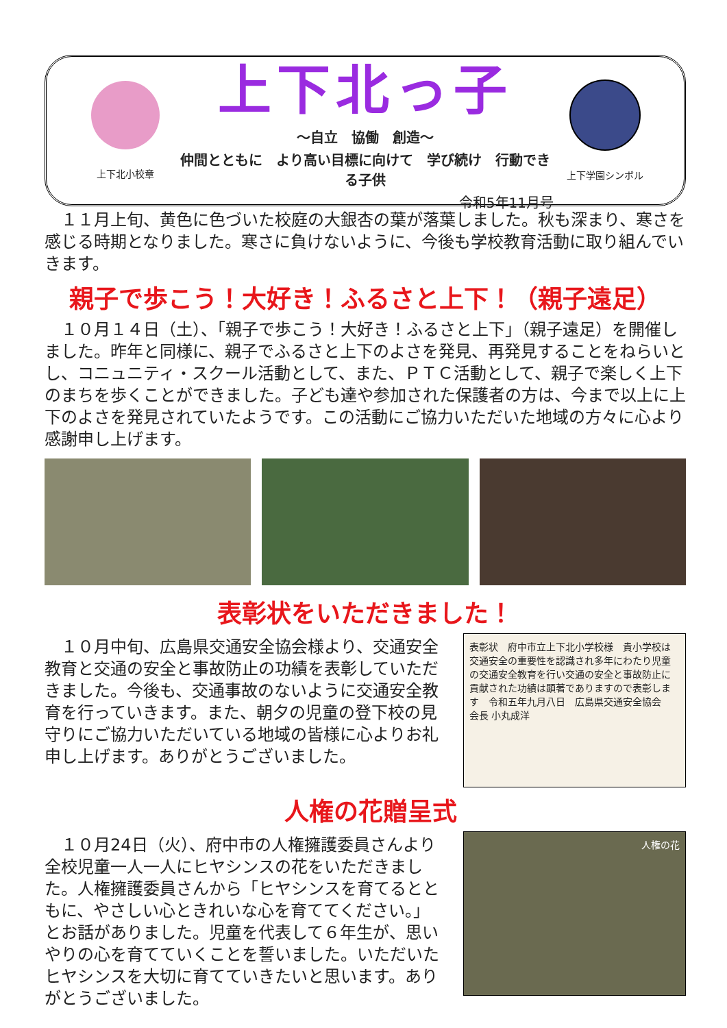上下北小校章
上下北っ子
～自立　協働　創造～
仲間とともに　より高い目標に向けて　学び続け　行動できる子供
令和5年11月号
上下学園シンボル
１１月上旬、黄色に色づいた校庭の大銀杏の葉が落葉しました。秋も深まり、寒さを感じる時期となりました。寒さに負けないように、今後も学校教育活動に取り組んでいきます。
親子で歩こう！大好き！ふるさと上下！（親子遠足）
１０月１４日（土）、「親子で歩こう！大好き！ふるさと上下」（親子遠足）を開催しました。昨年と同様に、親子でふるさと上下のよさを発見、再発見することをねらいとし、コニュニティ・スクール活動として、また、ＰＴＣ活動として、親子で楽しく上下のまちを歩くことができました。子ども達や参加された保護者の方は、今まで以上に上下のよさを発見されていたようです。この活動にご協力いただいた地域の方々に心より感謝申し上げます。
表彰状をいただきました！
１０月中旬、広島県交通安全協会様より、交通安全教育と交通の安全と事故防止の功績を表彰していただきました。今後も、交通事故のないように交通安全教育を行っていきます。また、朝夕の児童の登下校の見守りにご協力いただいている地域の皆様に心よりお礼申し上げます。ありがとうございました。
表彰状　府中市立上下北小学校様　貴小学校は交通安全の重要性を認識され多年にわたり児童の交通安全教育を行い交通の安全と事故防止に貢献された功績は顕著でありますので表彰します　令和五年九月八日　広島県交通安全協会　会長 小丸成洋
人権の花贈呈式
１０月24日（火）、府中市の人権擁護委員さんより全校児童一人一人にヒヤシンスの花をいただきました。人権擁護委員さんから「ヒヤシンスを育てるとともに、やさしい心ときれいな心を育ててください。」とお話がありました。児童を代表して６年生が、思いやりの心を育てていくことを誓いました。いただいたヒヤシンスを大切に育てていきたいと思います。ありがとうございました。
人権の花